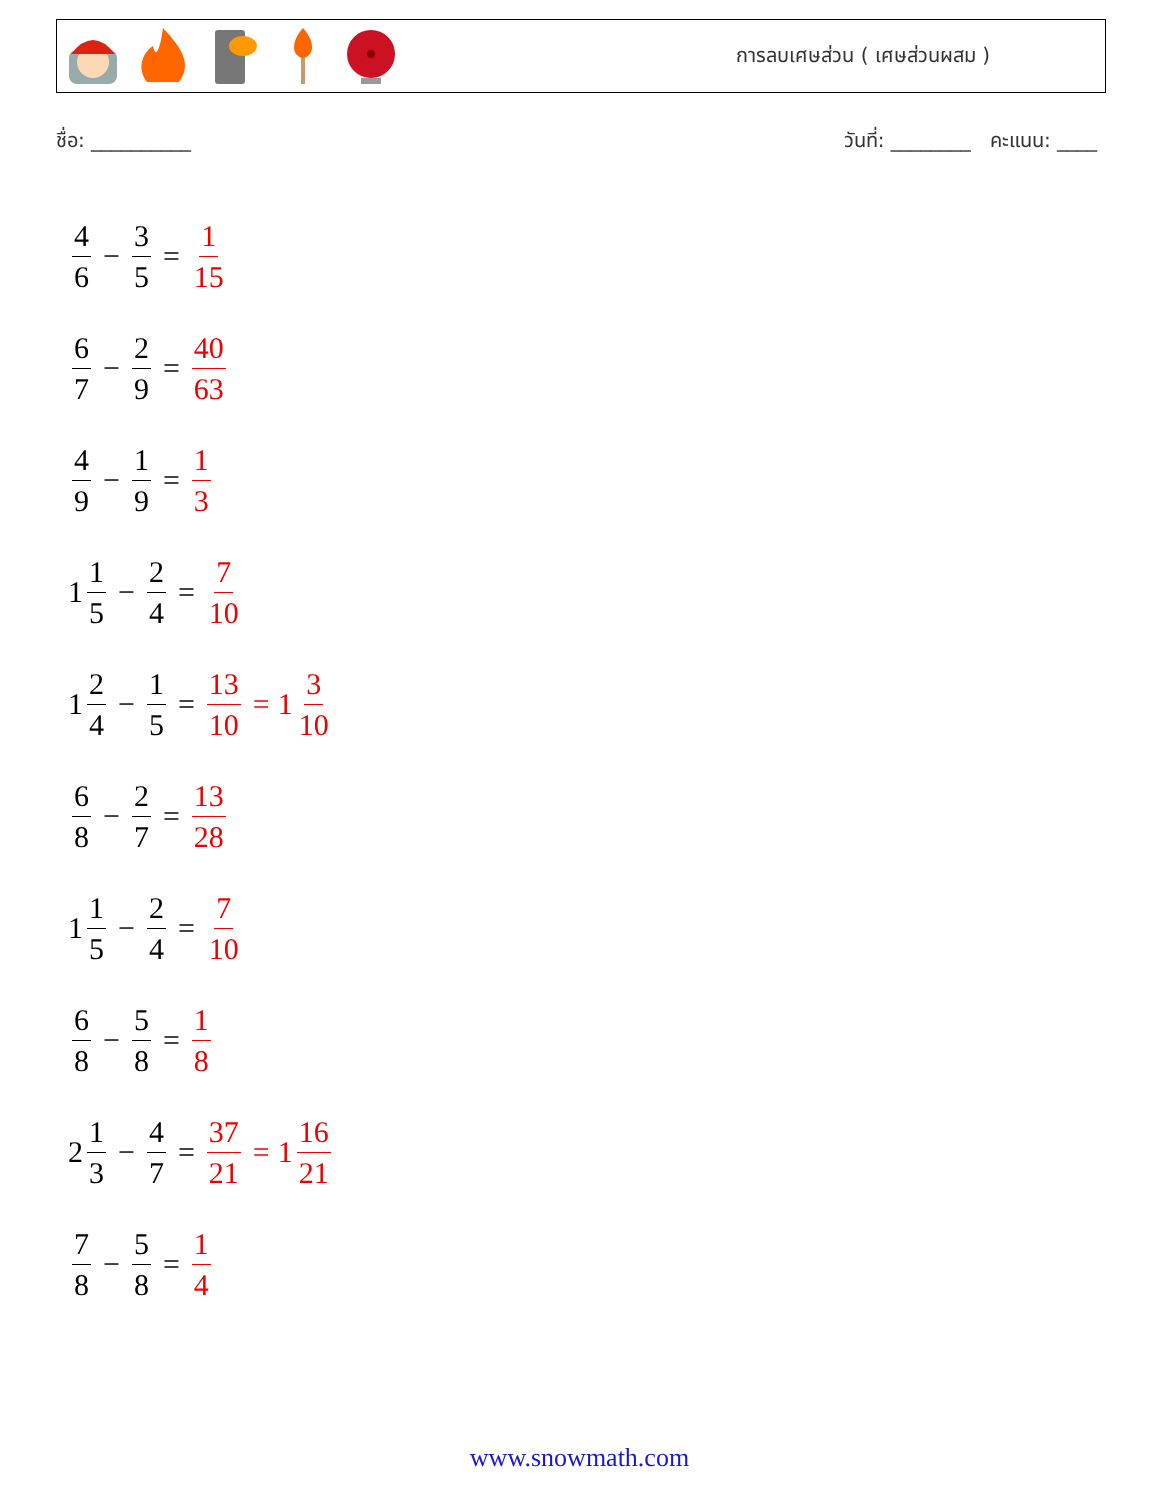การลบเศษส่วน ( เศษส่วนผสม )
ชื่อ: __________ วันที่: ________ คะแนน: ____
4 6 − 3 5 = 1 15
6 7 − 2 9 = 40 63
4 9 − 1 9 = 1 3
1 1 5 − 2 4 = 7 10
1 2 4 − 1 5 = 13 10 = 1 3 10
6 8 − 2 7 = 13 28
1 1 5 − 2 4 = 7 10
6 8 − 5 8 = 1 8
2 1 3 − 4 7 = 37 21 = 1 16 21
7 8 − 5 8 = 1 4
www.snowmath.com